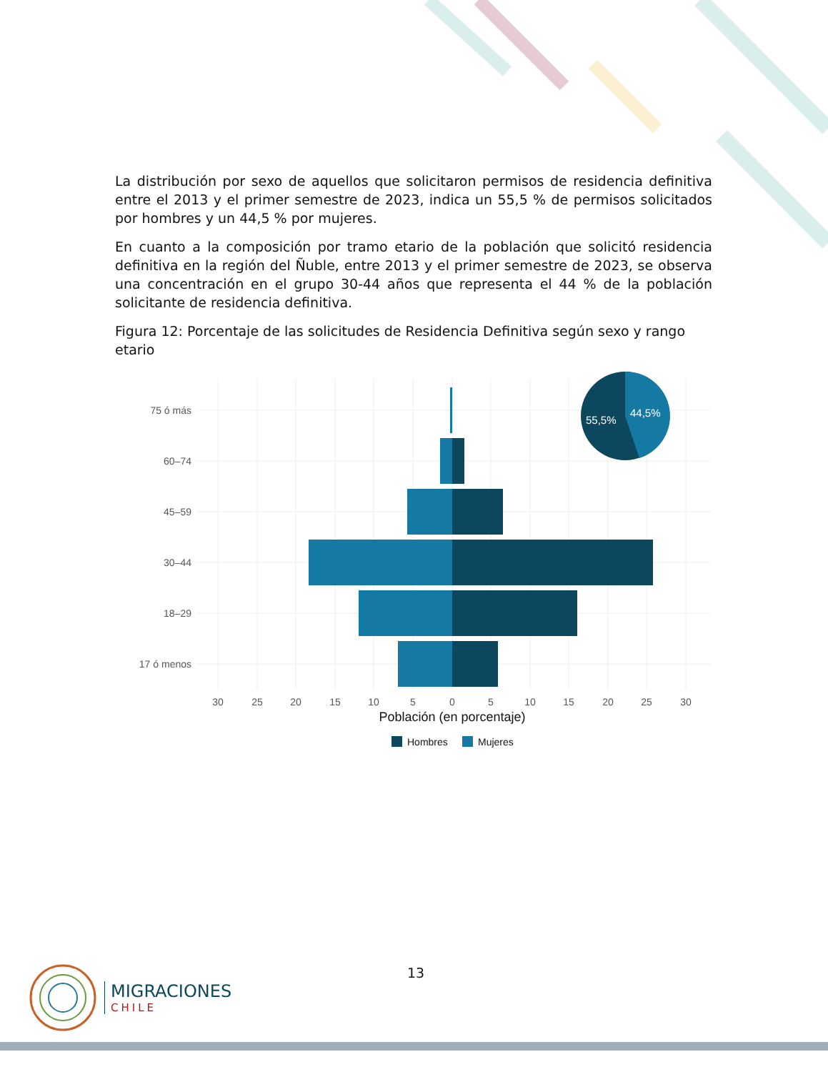La distribución por sexo de aquellos que solicitaron permisos de residencia definitiva entre el 2013 y el primer semestre de 2023, indica un 55,5 % de permisos solicitados por hombres y un 44,5 % por mujeres.
En cuanto a la composición por tramo etario de la población que solicitó residencia definitiva en la región del Ñuble, entre 2013 y el primer semestre de 2023, se observa una concentración en el grupo 30-44 años que representa el 44 % de la población solicitante de residencia definitiva.
Figura 12: Porcentaje de las solicitudes de Residencia Definitiva según sexo y rango etario
75 ó más
60–74
45–59
30–44
18–29
17 ó menos
30
25
20
15
10
5
0
5
10
15
20
25
30
Población (en porcentaje)
Hombres
Mujeres
55,5%
44,5%
13
MIGRACIONES
CHILE